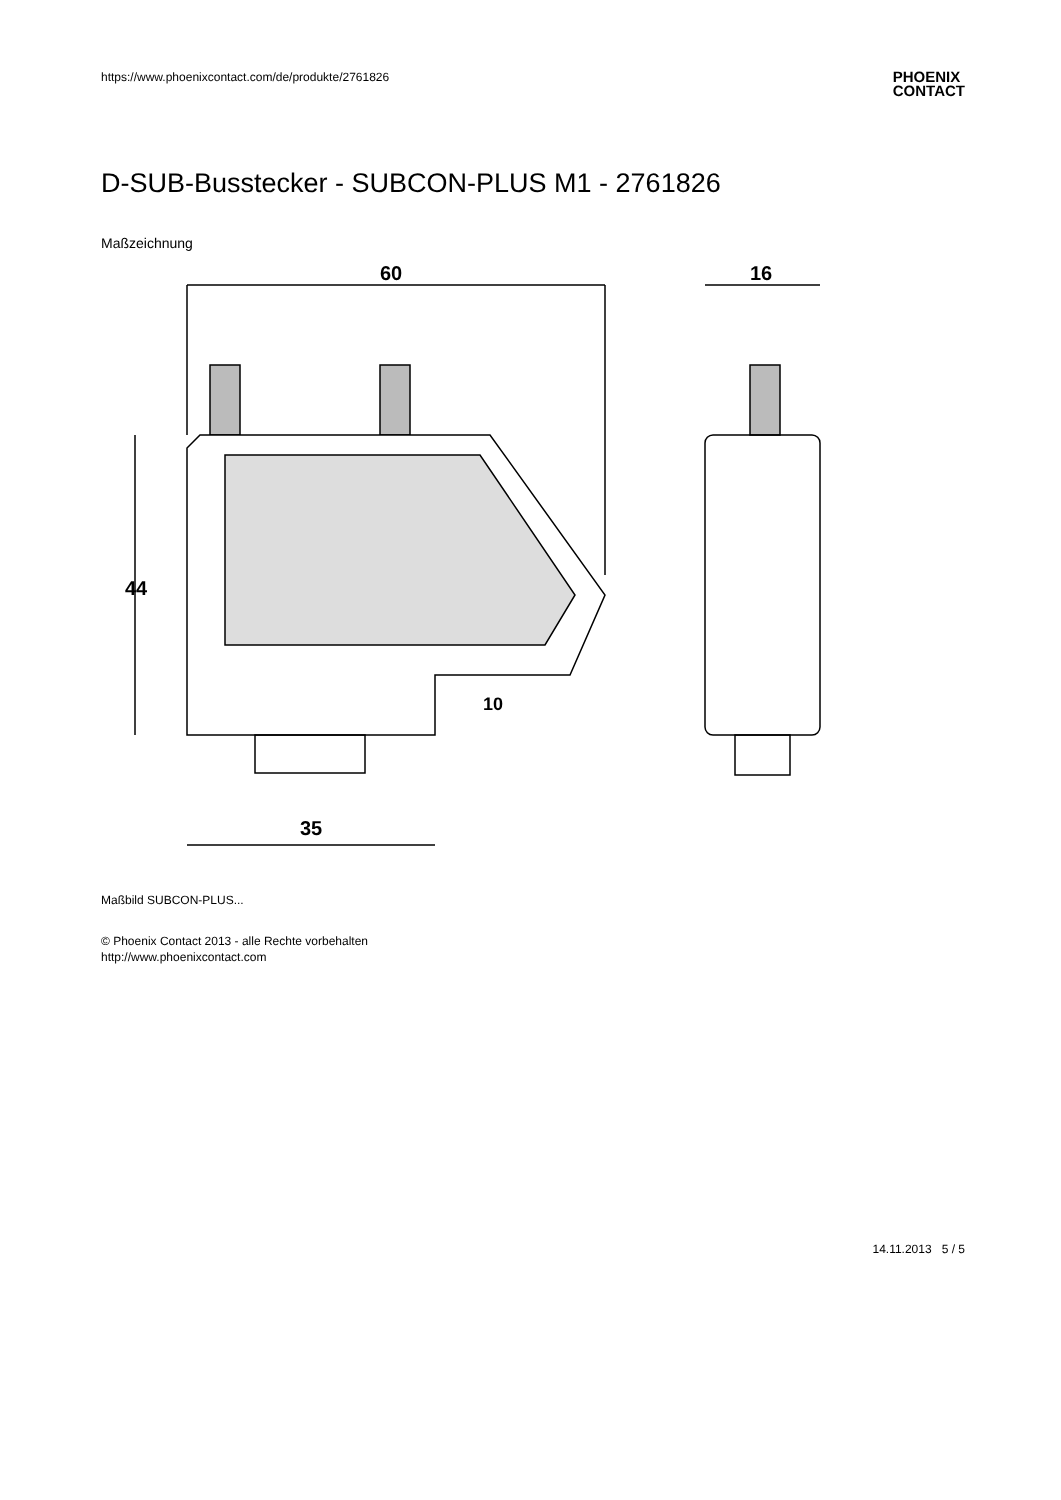https://www.phoenixcontact.com/de/produkte/2761826
PHOENIX
CONTACT
D-SUB-Busstecker - SUBCON-PLUS M1 - 2761826
Maßzeichnung
60
44
35
10
16
Maßbild SUBCON-PLUS...
© Phoenix Contact 2013 - alle Rechte vorbehalten
http://www.phoenixcontact.com
14.11.2013 5 / 5